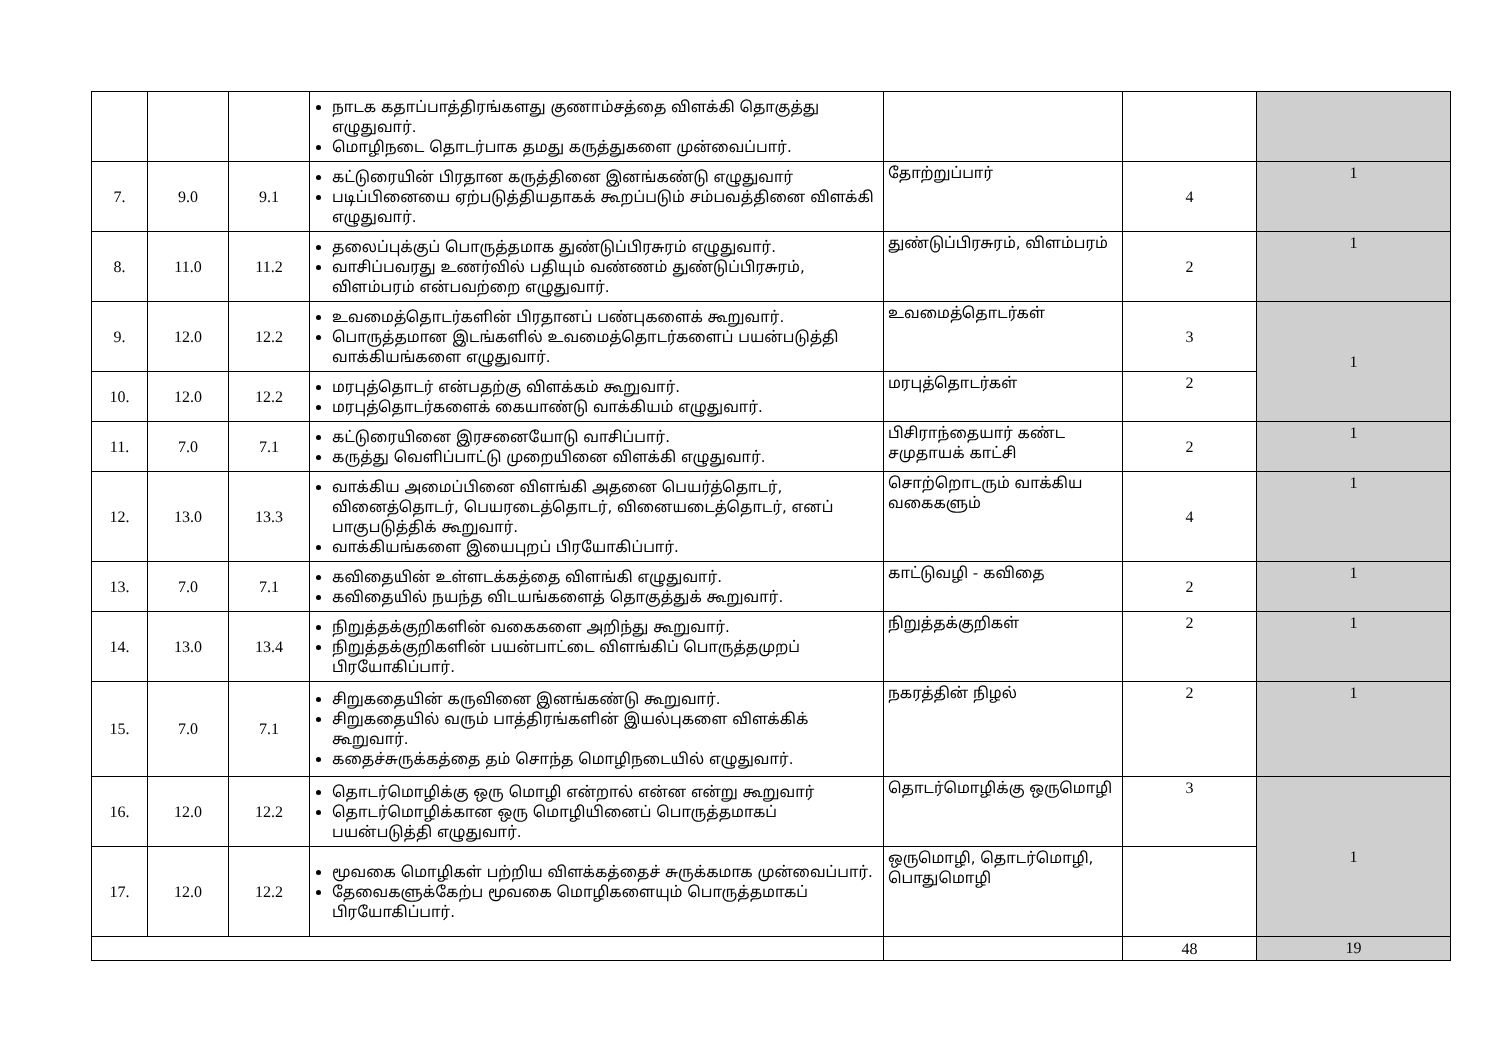| | | | நாடக கதாப்பாத்திரங்களது குணாம்சத்தை விளக்கி தொகுத்து எழுதுவார். மொழிநடை தொடர்பாக தமது கருத்துகளை முன்வைப்பார். | | | |
| 7. | 9.0 | 9.1 | கட்டுரையின் பிரதான கருத்தினை இனங்கண்டு எழுதுவார் படிப்பினையை ஏற்படுத்தியதாகக் கூறப்படும் சம்பவத்தினை விளக்கி எழுதுவார். | தோற்றுப்பார் | 4 | 1 |
| 8. | 11.0 | 11.2 | தலைப்புக்குப் பொருத்தமாக துண்டுப்பிரசுரம் எழுதுவார். வாசிப்பவரது உணர்வில் பதியும் வண்ணம் துண்டுப்பிரசுரம், விளம்பரம் என்பவற்றை எழுதுவார். | துண்டுப்பிரசுரம், விளம்பரம் | 2 | 1 |
| 9. | 12.0 | 12.2 | உவமைத்தொடர்களின் பிரதானப் பண்புகளைக் கூறுவார். பொருத்தமான இடங்களில் உவமைத்தொடர்களைப் பயன்படுத்தி வாக்கியங்களை எழுதுவார். | உவமைத்தொடர்கள் | 3 | 1 |
| 10. | 12.0 | 12.2 | மரபுத்தொடர் என்பதற்கு விளக்கம் கூறுவார். மரபுத்தொடர்களைக் கையாண்டு வாக்கியம் எழுதுவார். | மரபுத்தொடர்கள் | 2 | |
| 11. | 7.0 | 7.1 | கட்டுரையினை இரசனையோடு வாசிப்பார். கருத்து வெளிப்பாட்டு முறையினை விளக்கி எழுதுவார். | பிசிராந்தையார் கண்ட சமுதாயக் காட்சி | 2 | 1 |
| 12. | 13.0 | 13.3 | வாக்கிய அமைப்பினை விளங்கி அதனை பெயர்த்தொடர், வினைத்தொடர், பெயரடைத்தொடர், வினையடைத்தொடர், எனப் பாகுபடுத்திக் கூறுவார். வாக்கியங்களை இயைபுறப் பிரயோகிப்பார். | சொற்றொடரும் வாக்கிய வகைகளும் | 4 | 1 |
| 13. | 7.0 | 7.1 | கவிதையின் உள்ளடக்கத்தை விளங்கி எழுதுவார். கவிதையில் நயந்த விடயங்களைத் தொகுத்துக் கூறுவார். | காட்டுவழி - கவிதை | 2 | 1 |
| 14. | 13.0 | 13.4 | நிறுத்தக்குறிகளின் வகைகளை அறிந்து கூறுவார். நிறுத்தக்குறிகளின் பயன்பாட்டை விளங்கிப் பொருத்தமுறப் பிரயோகிப்பார். | நிறுத்தக்குறிகள் | 2 | 1 |
| 15. | 7.0 | 7.1 | சிறுகதையின் கருவினை இனங்கண்டு கூறுவார். சிறுகதையில் வரும் பாத்திரங்களின் இயல்புகளை விளக்கிக் கூறுவார். கதைச்சுருக்கத்தை தம் சொந்த மொழிநடையில் எழுதுவார். | நகரத்தின் நிழல் | 2 | 1 |
| 16. | 12.0 | 12.2 | தொடர்மொழிக்கு ஒரு மொழி என்றால் என்ன என்று கூறுவார் தொடர்மொழிக்கான ஒரு மொழியினைப் பொருத்தமாகப் பயன்படுத்தி எழுதுவார். | தொடர்மொழிக்கு ஒருமொழி | 3 | 1 |
| 17. | 12.0 | 12.2 | மூவகை மொழிகள் பற்றிய விளக்கத்தைச் சுருக்கமாக முன்வைப்பார். தேவைகளுக்கேற்ப மூவகை மொழிகளையும் பொருத்தமாகப் பிரயோகிப்பார். | ஒருமொழி, தொடர்மொழி, பொதுமொழி | | |
| | | | | | 48 | 19 |